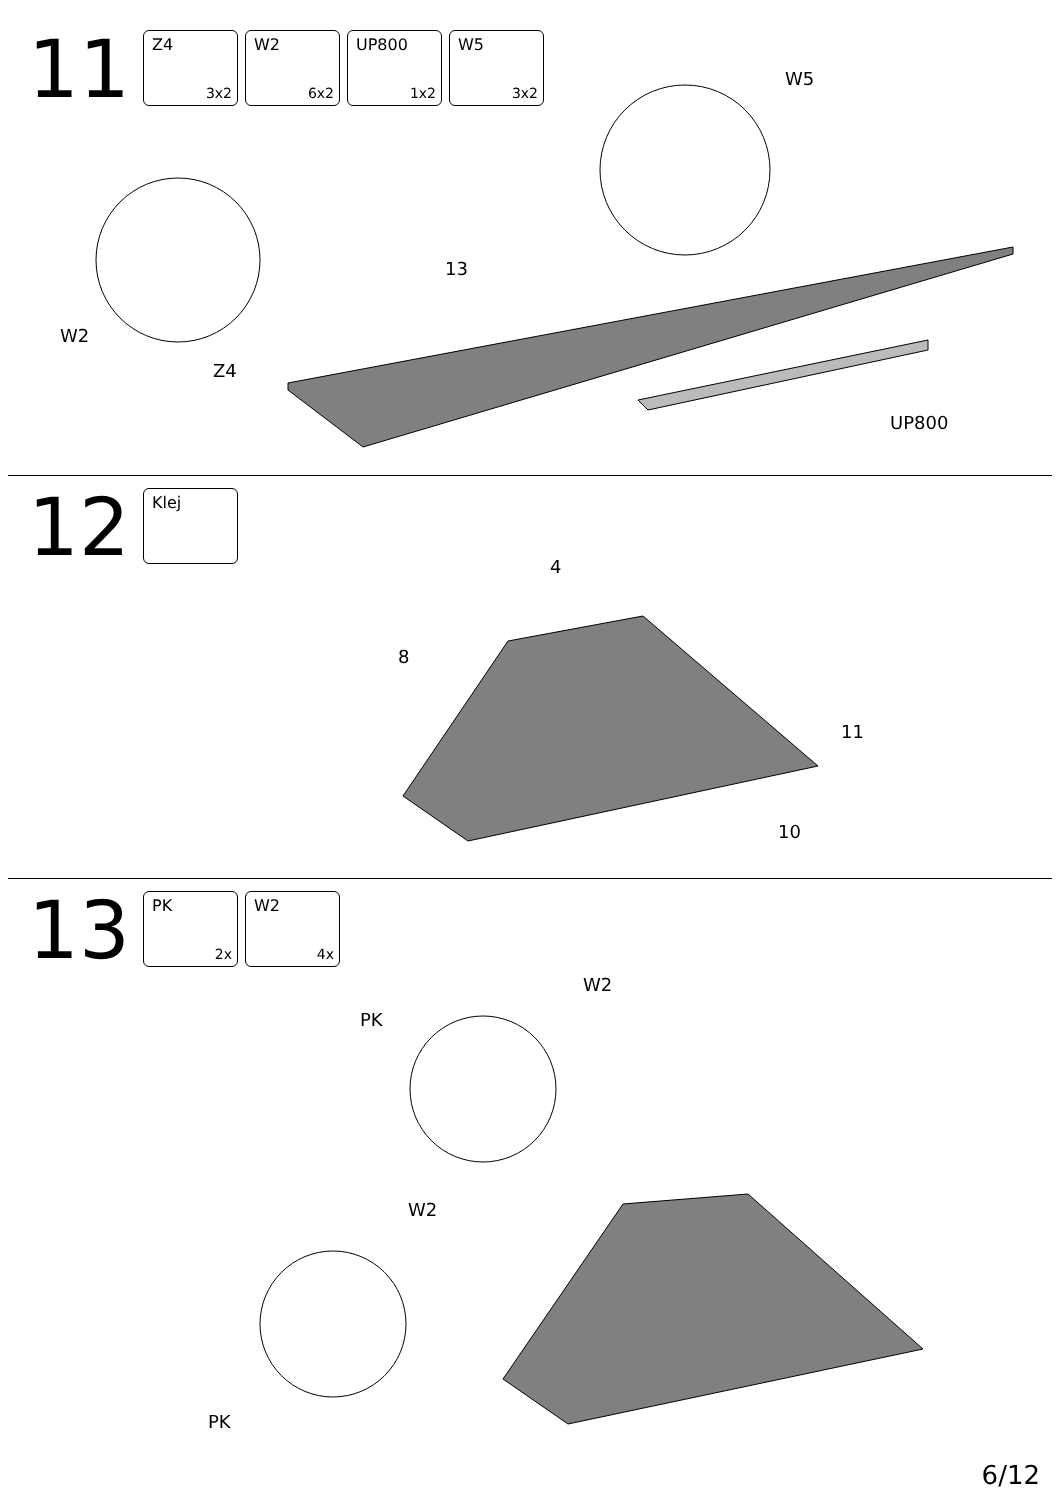11
Z4
3x2
W2
6x2
UP800
1x2
W5
3x2
W2
Z4
13
W5
UP800
12
Klej
4
8
11
10
13
PK
2x
W2
4x
W2
PK
W2
PK
6/12